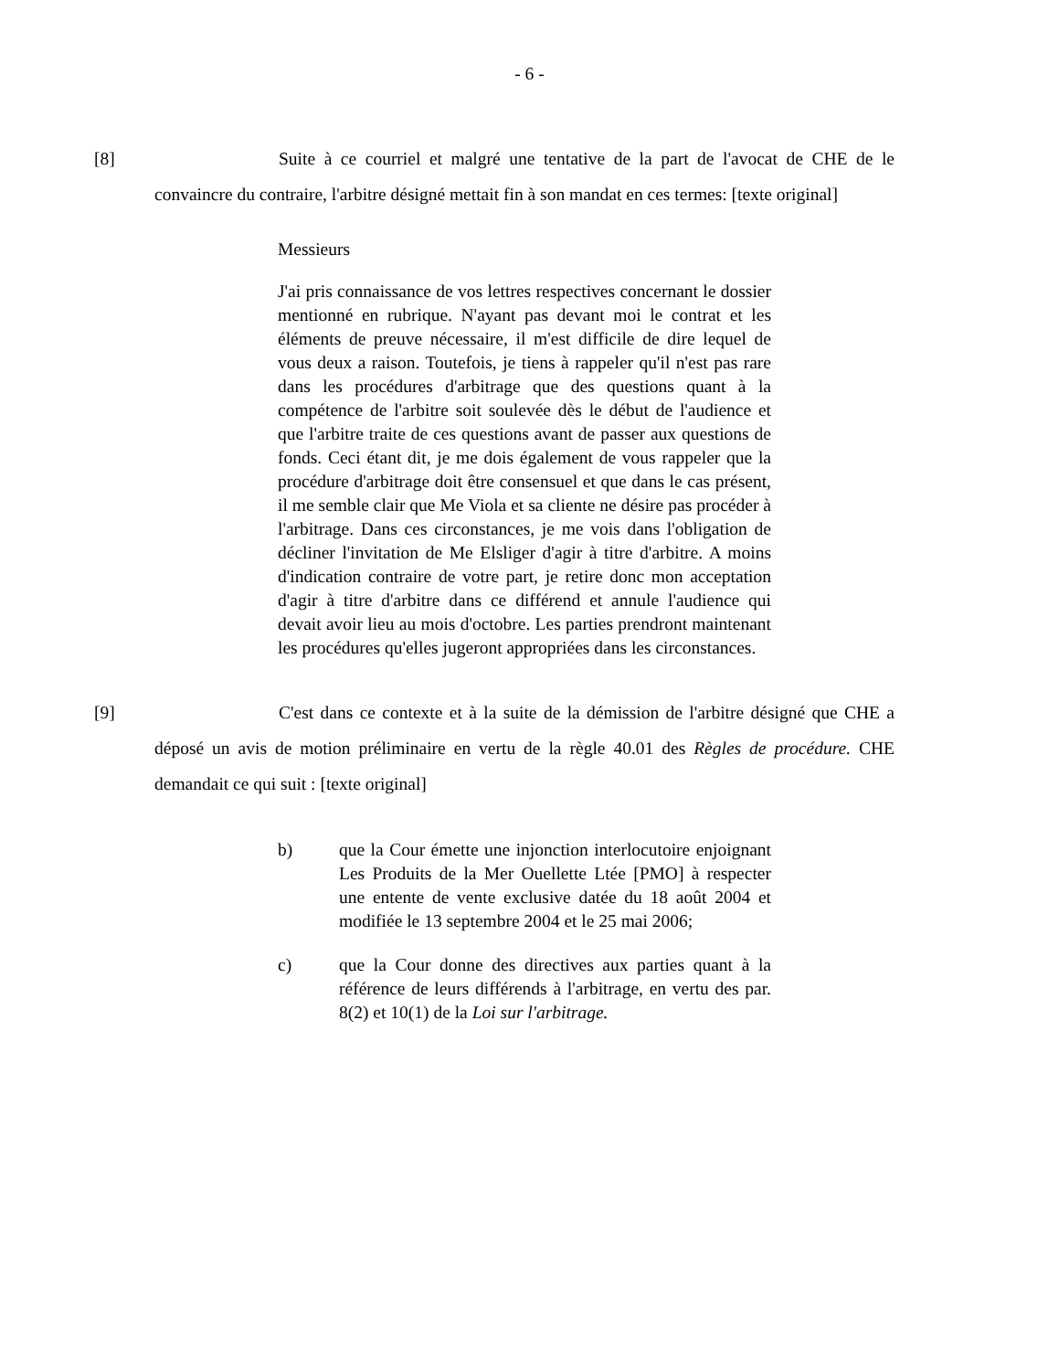- 6 -
[8] Suite à ce courriel et malgré une tentative de la part de l'avocat de CHE de le convaincre du contraire, l'arbitre désigné mettait fin à son mandat en ces termes: [texte original]
Messieurs
J'ai pris connaissance de vos lettres respectives concernant le dossier mentionné en rubrique. N'ayant pas devant moi le contrat et les éléments de preuve nécessaire, il m'est difficile de dire lequel de vous deux a raison. Toutefois, je tiens à rappeler qu'il n'est pas rare dans les procédures d'arbitrage que des questions quant à la compétence de l'arbitre soit soulevée dès le début de l'audience et que l'arbitre traite de ces questions avant de passer aux questions de fonds. Ceci étant dit, je me dois également de vous rappeler que la procédure d'arbitrage doit être consensuel et que dans le cas présent, il me semble clair que Me Viola et sa cliente ne désire pas procéder à l'arbitrage. Dans ces circonstances, je me vois dans l'obligation de décliner l'invitation de Me Elsliger d'agir à titre d'arbitre. A moins d'indication contraire de votre part, je retire donc mon acceptation d'agir à titre d'arbitre dans ce différend et annule l'audience qui devait avoir lieu au mois d'octobre. Les parties prendront maintenant les procédures qu'elles jugeront appropriées dans les circonstances.
[9] C'est dans ce contexte et à la suite de la démission de l'arbitre désigné que CHE a déposé un avis de motion préliminaire en vertu de la règle 40.01 des Règles de procédure. CHE demandait ce qui suit : [texte original]
b) que la Cour émette une injonction interlocutoire enjoignant Les Produits de la Mer Ouellette Ltée [PMO] à respecter une entente de vente exclusive datée du 18 août 2004 et modifiée le 13 septembre 2004 et le 25 mai 2006;
c) que la Cour donne des directives aux parties quant à la référence de leurs différends à l'arbitrage, en vertu des par. 8(2) et 10(1) de la Loi sur l'arbitrage.